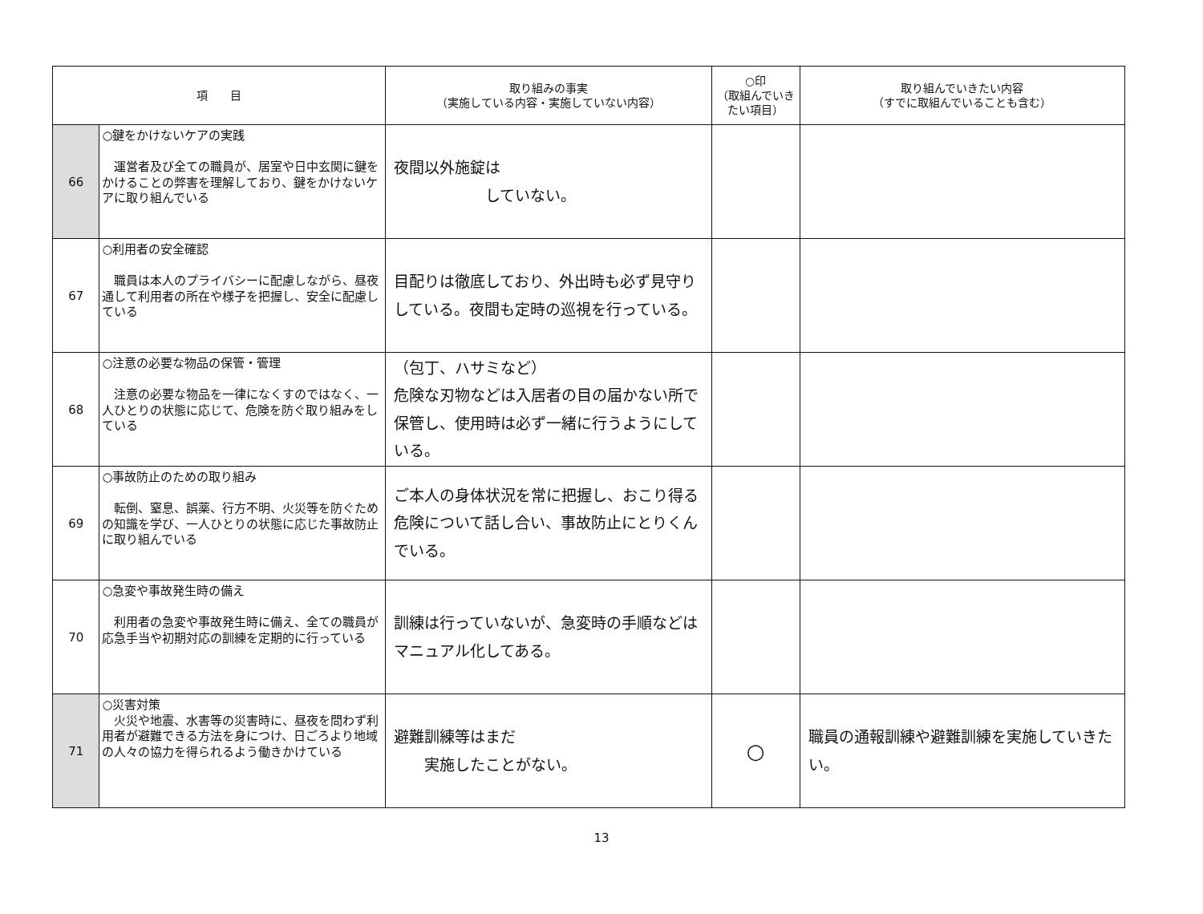| 項 目 | | 取り組みの事実 （実施している内容・実施していない内容） | ○印 （取組んでいき たい項目） | 取り組んでいきたい内容 （すでに取組んでいることも含む） |
| --- | --- | --- | --- | --- |
| 66 | ○鍵をかけないケアの実践 運営者及び全ての職員が、居室や日中玄関に鍵をかけることの弊害を理解しており、鍵をかけないケアに取り組んでいる | 夜間以外施錠は していない。 | | |
| 67 | ○利用者の安全確認 職員は本人のプライバシーに配慮しながら、昼夜通して利用者の所在や様子を把握し、安全に配慮している | 目配りは徹底しており、外出時も必ず見守りしている。夜間も定時の巡視を行っている。 | | |
| 68 | ○注意の必要な物品の保管・管理 注意の必要な物品を一律になくすのではなく、一人ひとりの状態に応じて、危険を防ぐ取り組みをしている | （包丁、ハサミなど） 危険な刃物などは入居者の目の届かない所で保管し、使用時は必ず一緒に行うようにしている。 | | |
| 69 | ○事故防止のための取り組み 転倒、窒息、誤薬、行方不明、火災等を防ぐための知識を学び、一人ひとりの状態に応じた事故防止に取り組んでいる | ご本人の身体状況を常に把握し、おこり得る危険について話し合い、事故防止にとりくんでいる。 | | |
| 70 | ○急変や事故発生時の備え 利用者の急変や事故発生時に備え、全ての職員が応急手当や初期対応の訓練を定期的に行っている | 訓練は行っていないが、急変時の手順などはマニュアル化してある。 | | |
| 71 | ○災害対策 火災や地震、水害等の災害時に、昼夜を問わず利用者が避難できる方法を身につけ、日ごろより地域の人々の協力を得られるよう働きかけている | 避難訓練等はまだ 実施したことがない。 | ○ | 職員の通報訓練や避難訓練を実施していきたい。 |
13